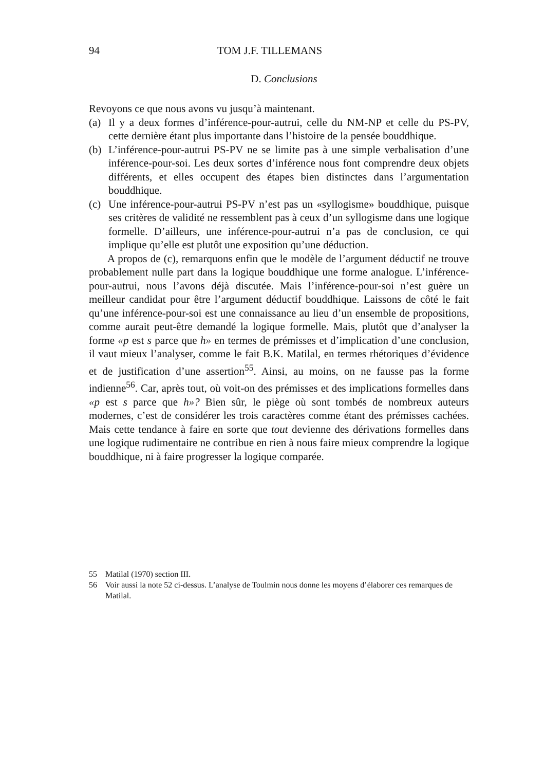94 TOM J.F. TILLEMANS
D. Conclusions
Revoyons ce que nous avons vu jusqu’à maintenant.
(a) Il y a deux formes d’inférence-pour-autrui, celle du NM-NP et celle du PS-PV, cette dernière étant plus importante dans l’histoire de la pensée bouddhique.
(b) L’inférence-pour-autrui PS-PV ne se limite pas à une simple verbalisation d’une inférence-pour-soi. Les deux sortes d’inférence nous font comprendre deux objets différents, et elles occupent des étapes bien distinctes dans l’argumentation bouddhique.
(c) Une inférence-pour-autrui PS-PV n’est pas un «syllogisme» bouddhique, puisque ses critères de validité ne ressemblent pas à ceux d’un syllogisme dans une logique formelle. D’ailleurs, une inférence-pour-autrui n’a pas de conclusion, ce qui implique qu’elle est plutôt une exposition qu’une déduction.
A propos de (c), remarquons enfin que le modèle de l’argument déductif ne trouve probablement nulle part dans la logique bouddhique une forme analogue. L’inférence-pour-autrui, nous l’avons déjà discutée. Mais l’inférence-pour-soi n’est guère un meilleur candidat pour être l’argument déductif bouddhique. Laissons de côté le fait qu’une inférence-pour-soi est une connaissance au lieu d’un ensemble de propositions, comme aurait peut-être demandé la logique formelle. Mais, plutôt que d’analyser la forme «p est s parce que h» en termes de prémisses et d’implication d’une conclusion, il vaut mieux l’analyser, comme le fait B.K. Matilal, en termes rhétoriques d’évidence et de justification d’une assertion<sup>55</sup>. Ainsi, au moins, on ne fausse pas la forme indienne<sup>56</sup>. Car, après tout, où voit-on des prémisses et des implications formelles dans «p est s parce que h»? Bien sûr, le piège où sont tombés de nombreux auteurs modernes, c’est de considérer les trois caractères comme étant des prémisses cachées. Mais cette tendance à faire en sorte que tout devienne des dérivations formelles dans une logique rudimentaire ne contribue en rien à nous faire mieux comprendre la logique bouddhique, ni à faire progresser la logique comparée.
55 Matilal (1970) section III.
56 Voir aussi la note 52 ci-dessus. L’analyse de Toulmin nous donne les moyens d’élaborer ces remarques de Matilal.